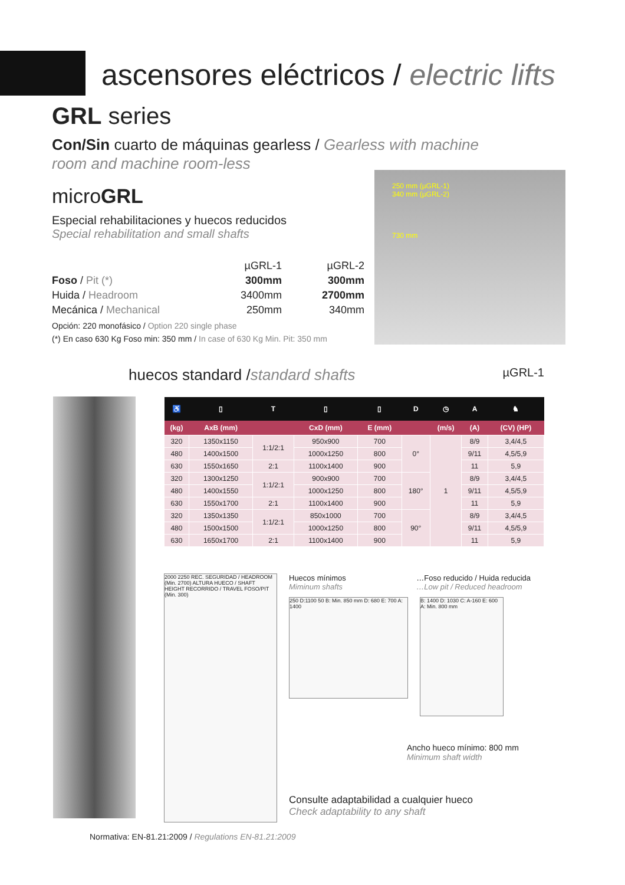ascensores eléctricos / electric lifts
GRL series
Con/Sin cuarto de máquinas gearless / Gearless with machine
room and machine room-less
microGRL
Especial rehabilitaciones y huecos reducidos
Special rehabilitation and small shafts
| | µGRL-1 | µGRL-2 |
| Foso / Pit (*) | 300mm | 300mm |
| Huida / Headroom | 3400mm | 2700mm |
| Mecánica / Mechanical | 250mm | 340mm |
Opción: 220 monofásico / Option 220 single phase
(*) En caso 630 Kg Foso min: 350 mm / In case of 630 Kg Min. Pit: 350 mm
250 mm (µGRL-1)
340 mm (µGRL-2)
730 mm
huecos standard /standard shafts µGRL-1
| ♿ | ▯ | T | ▯ | ▯ | D | ◷ | A | ♞ |
| --- | --- | --- | --- | --- | --- | --- | --- | --- |
| (kg) | AxB (mm) | | CxD (mm) | E (mm) | | (m/s) | (A) | (CV) (HP) |
| 320 | 1350x1150 | 1:1/2:1 | 950x900 | 700 | 0° | 1 | 8/9 | 3,4/4,5 |
| 480 | 1400x1500 | | 1000x1250 | 800 | | | 9/11 | 4,5/5,9 |
| 630 | 1550x1650 | 2:1 | 1100x1400 | 900 | | | 11 | 5,9 |
| 320 | 1300x1250 | 1:1/2:1 | 900x900 | 700 | 180° | | 8/9 | 3,4/4,5 |
| 480 | 1400x1550 | | 1000x1250 | 800 | | | 9/11 | 4,5/5,9 |
| 630 | 1550x1700 | 2:1 | 1100x1400 | 900 | | | 11 | 5,9 |
| 320 | 1350x1350 | 1:1/2:1 | 850x1000 | 700 | 90° | | 8/9 | 3,4/4,5 |
| 480 | 1500x1500 | | 1000x1250 | 800 | | | 9/11 | 4,5/5,9 |
| 630 | 1650x1700 | 2:1 | 1100x1400 | 900 | | | 11 | 5,9 |
2000 2250 REC. SEGURIDAD / HEADROOM (Min. 2700) ALTURA HUECO / SHAFT HEIGHT RECORRIDO / TRAVEL FOSO/PIT (Min. 300)
Huecos mínimos
Miminum shafts
…Foso reducido / Huida reducida
…Low pit / Reduced headroom
250 D:1100 50 B: Min. 850 mm D: 680 E: 700 A: 1400
B: 1400 D: 1030 C: A-160 E: 600 A: Min. 800 mm
Ancho hueco mínimo: 800 mm
Minimum shaft width
Consulte adaptabilidad a cualquier hueco
Check adaptability to any shaft
Normativa: EN-81.21:2009 / Regulations EN-81.21:2009